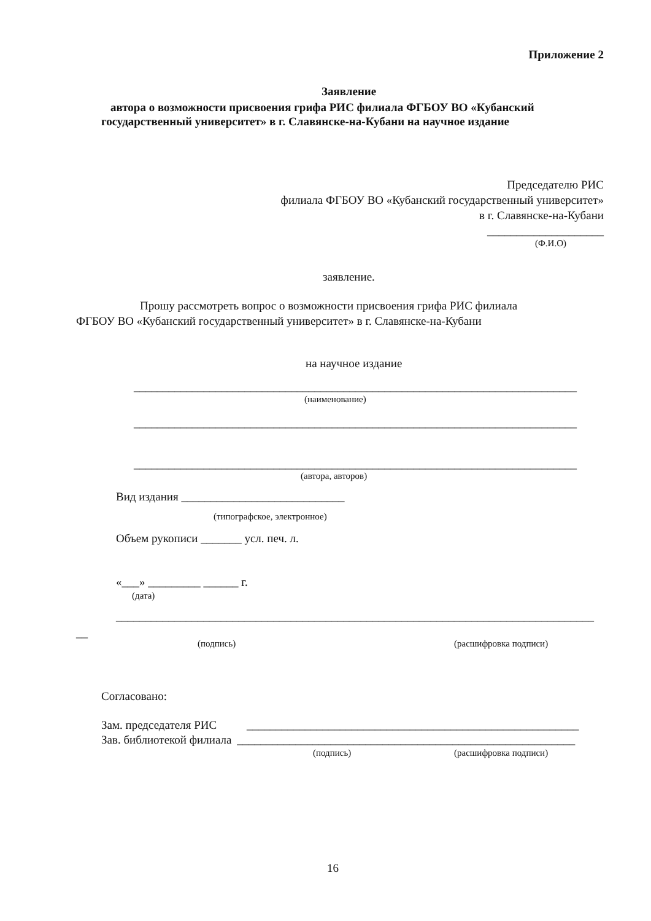Приложение 2
Заявление
автора о возможности присвоения грифа РИС филиала ФГБОУ ВО «Кубанский
государственный университет» в г. Славянске-на-Кубани на научное издание
Председателю РИС
филиала ФГБОУ ВО «Кубанский государственный университет»
в г. Славянске-на-Кубани
____________________
(Ф.И.О)
заявление.
Прошу рассмотреть вопрос о возможности присвоения грифа РИС филиала
ФГБОУ ВО «Кубанский государственный университет» в г. Славянске-на-Кубани
на научное издание
____________________________________________________________________________
(наименование)
____________________________________________________________________________
____________________________________________________________________________
(автора, авторов)
Вид издания ____________________________
(типографское, электронное)
Объем рукописи _______ усл. печ. л.
«___» _________ ______ г.
(дата)
__________________________________________________________________________________
__
(подпись) (расшифровка подписи)
Согласовано:
Зам. председателя РИС _________________________________________________________
Зав. библиотекой филиала __________________________________________________________
(подпись) (расшифровка подписи)
16